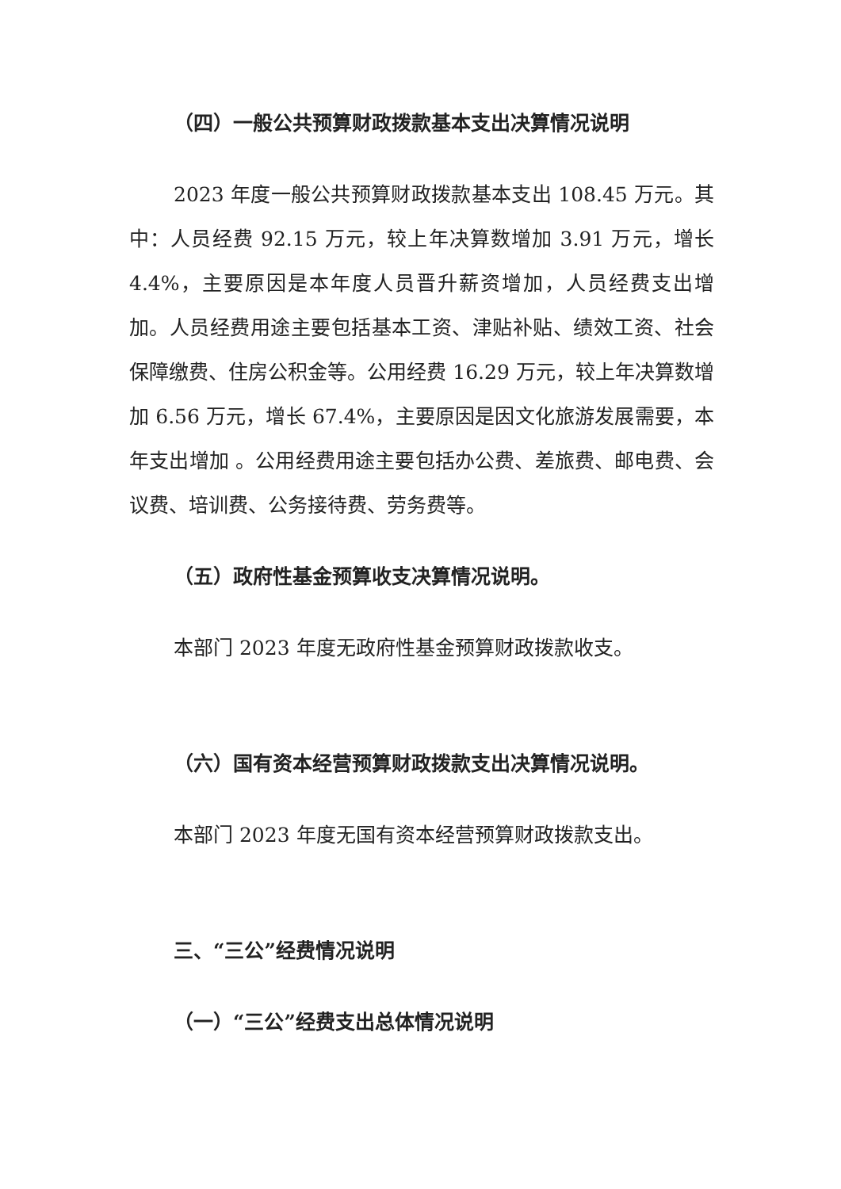（四）一般公共预算财政拨款基本支出决算情况说明
2023 年度一般公共预算财政拨款基本支出 108.45 万元。其中：人员经费 92.15 万元，较上年决算数增加 3.91 万元，增长 4.4%，主要原因是本年度人员晋升薪资增加，人员经费支出增加。人员经费用途主要包括基本工资、津贴补贴、绩效工资、社会保障缴费、住房公积金等。公用经费 16.29 万元，较上年决算数增加 6.56 万元，增长 67.4%，主要原因是因文化旅游发展需要，本年支出增加 。公用经费用途主要包括办公费、差旅费、邮电费、会议费、培训费、公务接待费、劳务费等。
（五）政府性基金预算收支决算情况说明。
本部门 2023 年度无政府性基金预算财政拨款收支。
（六）国有资本经营预算财政拨款支出决算情况说明。
本部门 2023 年度无国有资本经营预算财政拨款支出。
三、“三公”经费情况说明
（一）“三公”经费支出总体情况说明